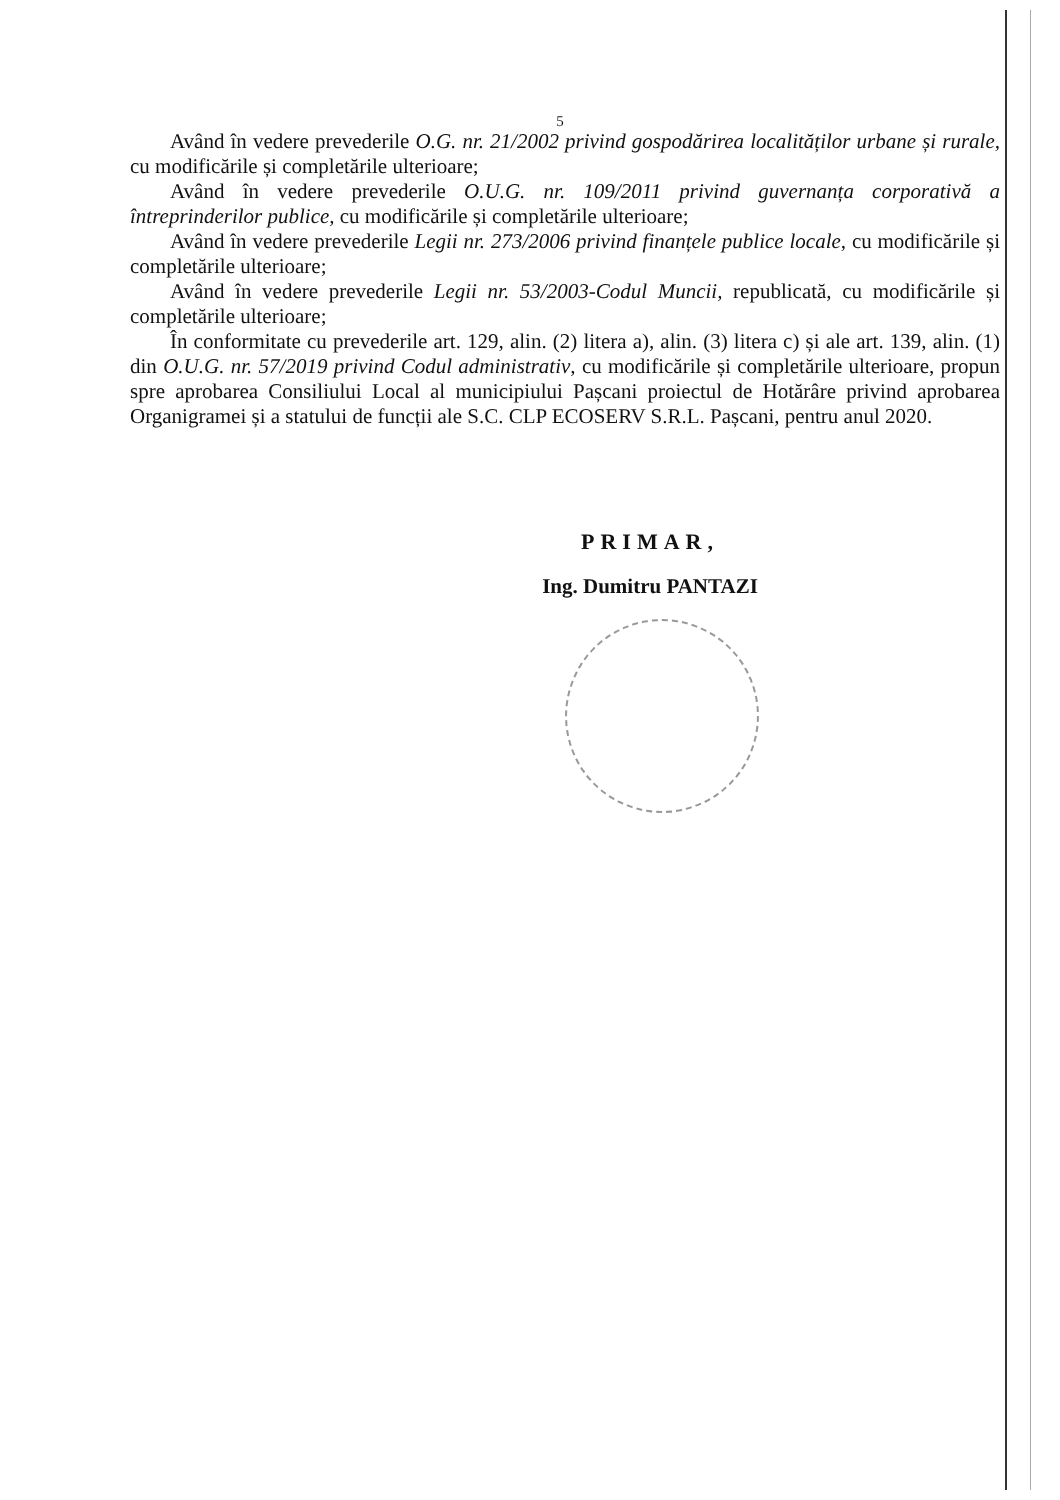5
Având în vedere prevederile O.G. nr. 21/2002 privind gospodărirea localităților urbane și rurale, cu modificările și completările ulterioare;
Având în vedere prevederile O.U.G. nr. 109/2011 privind guvernanța corporativă a întreprinderilor publice, cu modificările și completările ulterioare;
Având în vedere prevederile Legii nr. 273/2006 privind finanțele publice locale, cu modificările și completările ulterioare;
Având în vedere prevederile Legii nr. 53/2003-Codul Muncii, republicată, cu modificările și completările ulterioare;
În conformitate cu prevederile art. 129, alin. (2) litera a), alin. (3) litera c) și ale art. 139, alin. (1) din O.U.G. nr. 57/2019 privind Codul administrativ, cu modificările și completările ulterioare, propun spre aprobarea Consiliului Local al municipiului Pașcani proiectul de Hotărâre privind aprobarea Organigramei și a statului de funcții ale S.C. CLP ECOSERV S.R.L. Pașcani, pentru anul 2020.
PRIMAR,
Ing. Dumitru PANTAZI